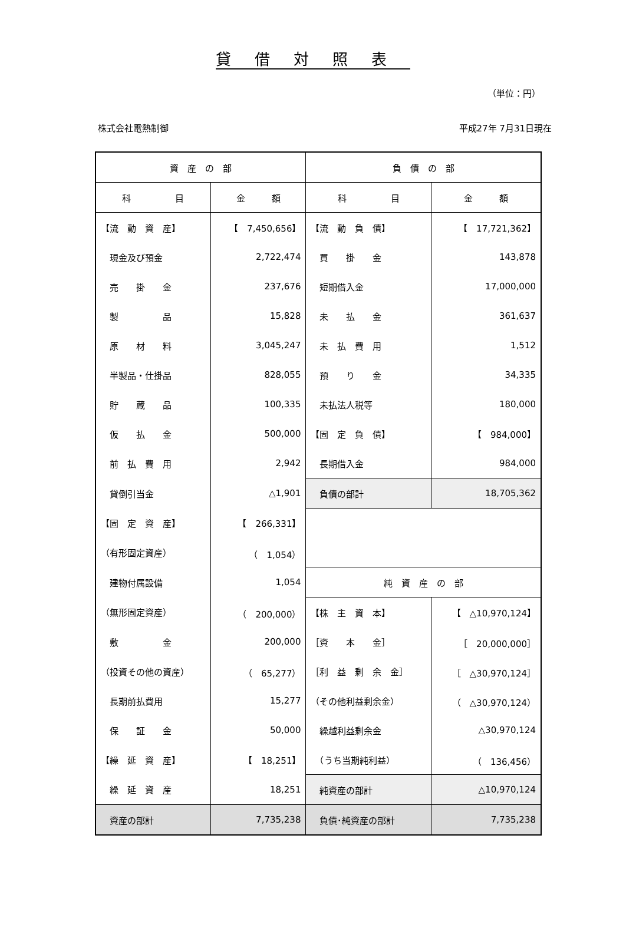貸借対照表
（単位：円）
株式会社電熱制御 平成27年 7月31日現在
| 資 産 の 部 | | 負 債 の 部 | |
| --- | --- | --- | --- |
| 科 目 | 金 額 | 科 目 | 金 額 |
| 【流 動 資 産】 | 【 7,450,656】 | 【流 動 負 債】 | 【 17,721,362】 |
| 現金及び預金 | 2,722,474 | 買 掛 金 | 143,878 |
| 売 掛 金 | 237,676 | 短期借入金 | 17,000,000 |
| 製 品 | 15,828 | 未 払 金 | 361,637 |
| 原 材 料 | 3,045,247 | 未 払 費 用 | 1,512 |
| 半製品・仕掛品 | 828,055 | 預 り 金 | 34,335 |
| 貯 蔵 品 | 100,335 | 未払法人税等 | 180,000 |
| 仮 払 金 | 500,000 | 【固 定 負 債】 | 【 984,000】 |
| 前 払 費 用 | 2,942 | 長期借入金 | 984,000 |
| 貸倒引当金 | △1,901 | 負債の部計 | 18,705,362 |
| 【固 定 資 産】 | 【 266,331】 | | |
| （有形固定資産） | （ 1,054） | | |
| 建物付属設備 | 1,054 | 純 資 産 の 部 | |
| （無形固定資産） | （ 200,000） | 【株 主 資 本】 | 【 △10,970,124】 |
| 敷 金 | 200,000 | ［資 本 金］ | ［ 20,000,000］ |
| （投資その他の資産） | （ 65,277） | ［利 益 剰 余 金］ | ［ △30,970,124］ |
| 長期前払費用 | 15,277 | （その他利益剰余金） | （ △30,970,124） |
| 保 証 金 | 50,000 | 繰越利益剰余金 | △30,970,124 |
| 【繰 延 資 産】 | 【 18,251】 | （うち当期純利益） | （ 136,456） |
| 繰 延 資 産 | 18,251 | 純資産の部計 | △10,970,124 |
| 資産の部計 | 7,735,238 | 負債･純資産の部計 | 7,735,238 |